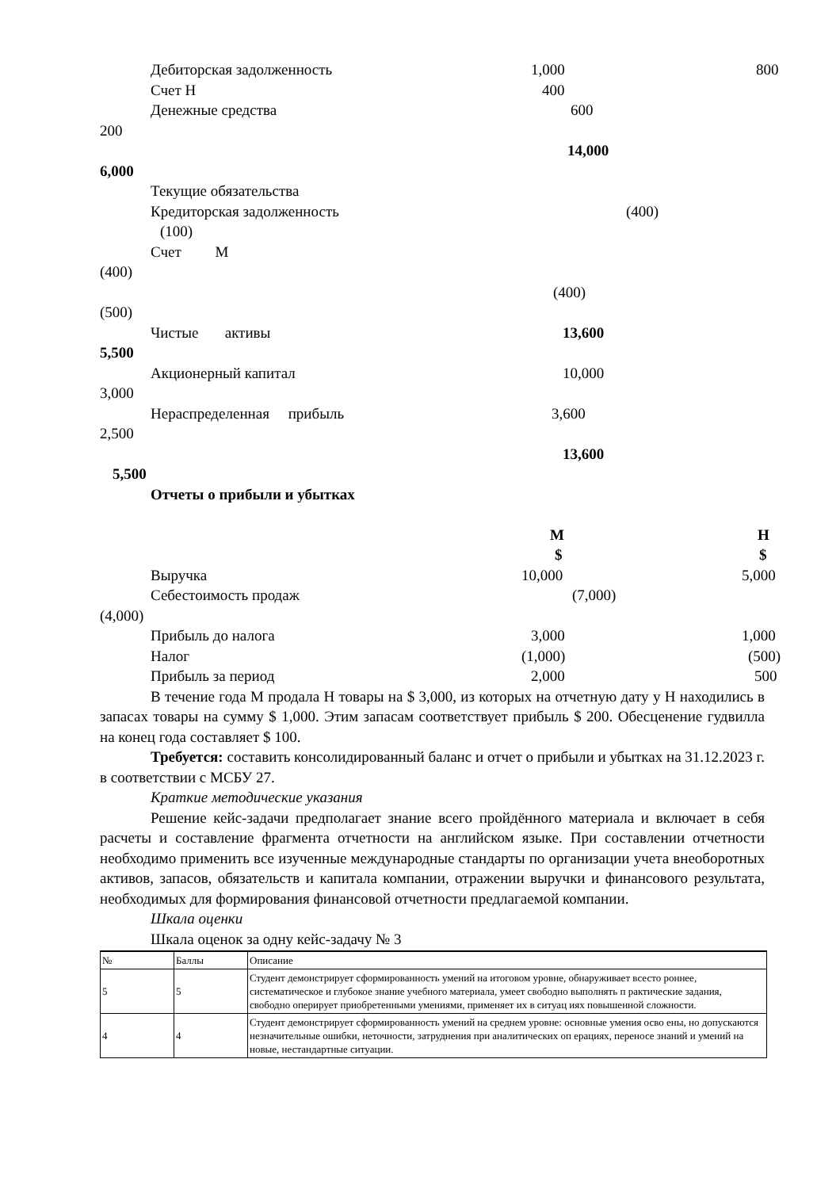Дебиторская задолженность 1,000 800
Счет Н 400
Денежные средства 600
200
14,000
6,000
Текущие обязательства
Кредиторская задолженность (400)
(100)
Счет М
(400)
(400)
(500)
Чистые активы 13,600
5,500
Акционерный капитал 10,000
3,000
Нераспределенная прибыль 3,600
2,500
13,600
5,500
Отчеты о прибыли и убытках
М Н
$ $
Выручка 10,000 5,000
Себестоимость продаж (7,000)
(4,000)
Прибыль до налога 3,000 1,000
Налог (1,000) (500)
Прибыль за период 2,000 500
В течение года М продала Н товары на $ 3,000, из которых на отчетную дату у Н находились в запасах товары на сумму $ 1,000. Этим запасам соответствует прибыль $ 200. Обесценение гудвилла на конец года составляет $ 100.
Требуется: составить консолидированный баланс и отчет о прибыли и убытках на 31.12.2023 г. в соответствии с МСБУ 27.
Краткие методические указания
Решение кейс-задачи предполагает знание всего пройдённого материала и включает в себя расчеты и составление фрагмента отчетности на английском языке. При составлении отчетности необходимо применить все изученные международные стандарты по организации учета внеоборотных активов, запасов, обязательств и капитала компании, отражении выручки и финансового результата, необходимых для формирования финансовой отчетности предлагаемой компании.
Шкала оценки
Шкала оценок за одну кейс-задачу № 3
| № | Баллы | Описание |
| 5 | 5 | Студент демонстрирует сформированность умений на итоговом уровне, обнаруживает всесто роннее, систематическое и глубокое знание учебного материала, умеет свободно выполнять п рактические задания, свободно оперирует приобретенными умениями, применяет их в ситуац иях повышенной сложности. |
| 4 | 4 | Студент демонстрирует сформированность умений на среднем уровне: основные умения осво ены, но допускаются незначительные ошибки, неточности, затруднения при аналитических оп ерациях, переносе знаний и умений на новые, нестандартные ситуации. |